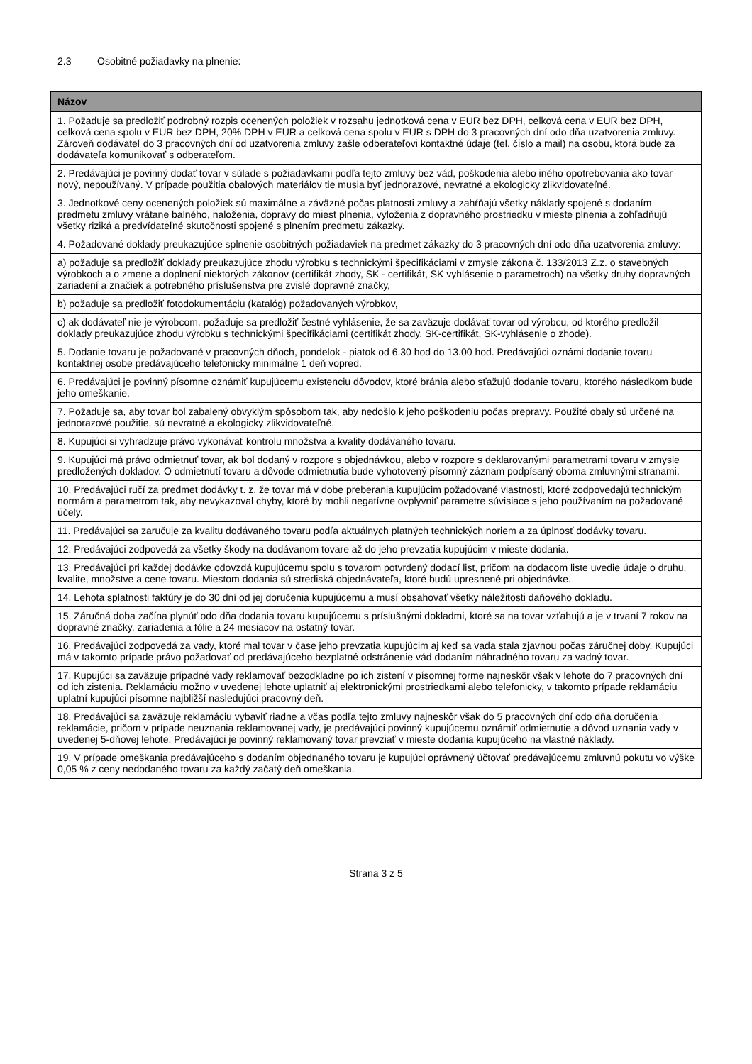2.3 Osobitné požiadavky na plnenie:
| Názov |
| --- |
| 1. Požaduje sa predložiť podrobný rozpis ocenených položiek v rozsahu jednotková cena v EUR bez DPH, celková cena v EUR bez DPH, celková cena spolu v EUR bez DPH, 20% DPH v EUR a celková cena spolu v EUR s DPH do 3 pracovných dní odo dňa uzatvorenia zmluvy. Zároveň dodávateľ do 3 pracovných dní od uzatvorenia zmluvy zašle odberateľovi kontaktné údaje (tel. číslo a mail) na osobu, ktorá bude za dodávateľa komunikovať s odberateľom. |
| 2. Predávajúci je povinný dodať tovar v súlade s požiadavkami podľa tejto zmluvy bez vád, poškodenia alebo iného opotrebovania ako tovar nový, nepoužívaný. V prípade použitia obalových materiálov tie musia byť jednorazové, nevratné a ekologicky zlikvidovateľné. |
| 3. Jednotkové ceny ocenených položiek sú maximálne a záväzné počas platnosti zmluvy a zahŕňajú všetky náklady spojené s dodaním predmetu zmluvy vrátane balného, naloženia, dopravy do miest plnenia, vyloženia z dopravného prostriedku v mieste plnenia a zohľadňujú všetky riziká a predvídateľné skutočnosti spojené s plnením predmetu zákazky. |
| 4. Požadované doklady preukazujúce splnenie osobitných požiadaviek na predmet zákazky do 3 pracovných dní odo dňa uzatvorenia zmluvy: |
| a) požaduje sa predložiť doklady preukazujúce zhodu výrobku s technickými špecifikáciami v zmysle zákona č. 133/2013 Z.z. o stavebných výrobkoch a o zmene a doplnení niektorých zákonov (certifikát zhody, SK - certifikát, SK vyhlásenie o parametroch) na všetky druhy dopravných zariadení a značiek a potrebného príslušenstva pre zvislé dopravné značky, |
| b) požaduje sa predložiť fotodokumentáciu (katalóg) požadovaných výrobkov, |
| c) ak dodávateľ nie je výrobcom, požaduje sa predložiť čestné vyhlásenie, že sa zaväzuje dodávať tovar od výrobcu, od ktorého predložil doklady preukazujúce zhodu výrobku s technickými špecifikáciami (certifikát zhody, SK-certifikát, SK-vyhlásenie o zhode). |
| 5. Dodanie tovaru je požadované v pracovných dňoch, pondelok - piatok od 6.30 hod do 13.00 hod. Predávajúci oznámi dodanie tovaru kontaktnej osobe predávajúceho telefonicky minimálne 1 deň vopred. |
| 6. Predávajúci je povinný písomne oznámiť kupujúcemu existenciu dôvodov, ktoré bránia alebo sťažujú dodanie tovaru, ktorého následkom bude jeho omeškanie. |
| 7. Požaduje sa, aby tovar bol zabalený obvyklým spôsobom tak, aby nedošlo k jeho poškodeniu počas prepravy. Použité obaly sú určené na jednorazové použitie, sú nevratné a ekologicky zlikvidovateľné. |
| 8. Kupujúci si vyhradzuje právo vykonávať kontrolu množstva a kvality dodávaného tovaru. |
| 9. Kupujúci má právo odmietnuť tovar, ak bol dodaný v rozpore s objednávkou, alebo v rozpore s deklarovanými parametrami tovaru v zmysle predložených dokladov. O odmietnutí tovaru a dôvode odmietnutia bude vyhotovený písomný záznam podpísaný oboma zmluvnými stranami. |
| 10. Predávajúci ručí za predmet dodávky t. z. že tovar má v dobe preberania kupujúcim požadované vlastnosti, ktoré zodpovedajú technickým normám a parametrom tak, aby nevykazoval chyby, ktoré by mohli negatívne ovplyvniť parametre súvisiace s jeho používaním na požadované účely. |
| 11. Predávajúci sa zaručuje za kvalitu dodávaného tovaru podľa aktuálnych platných technických noriem a za úplnosť dodávky tovaru. |
| 12. Predávajúci zodpovedá za všetky škody na dodávanom tovare až do jeho prevzatia kupujúcim v mieste dodania. |
| 13. Predávajúci pri každej dodávke odovzdá kupujúcemu spolu s tovarom potvrdený dodací list, pričom na dodacom liste uvedie údaje o druhu, kvalite, množstve a cene tovaru. Miestom dodania sú strediská objednávateľa, ktoré budú upresnené pri objednávke. |
| 14. Lehota splatnosti faktúry je do 30 dní od jej doručenia kupujúcemu a musí obsahovať všetky náležitosti daňového dokladu. |
| 15. Záručná doba začína plynúť odo dňa dodania tovaru kupujúcemu s príslušnými dokladmi, ktoré sa na tovar vzťahujú a je v trvaní 7 rokov na dopravné značky, zariadenia a fólie a 24 mesiacov na ostatný tovar. |
| 16. Predávajúci zodpovedá za vady, ktoré mal tovar v čase jeho prevzatia kupujúcim aj keď sa vada stala zjavnou počas záručnej doby. Kupujúci má v takomto prípade právo požadovať od predávajúceho bezplatné odstránenie vád dodaním náhradného tovaru za vadný tovar. |
| 17. Kupujúci sa zaväzuje prípadné vady reklamovať bezodkladne po ich zistení v písomnej forme najneskôr však v lehote do 7 pracovných dní od ich zistenia. Reklamáciu možno v uvedenej lehote uplatniť aj elektronickými prostriedkami alebo telefonicky, v takomto prípade reklamáciu uplatní kupujúci písomne najbližší nasledujúci pracovný deň. |
| 18. Predávajúci sa zaväzuje reklamáciu vybaviť riadne a včas podľa tejto zmluvy najneskôr však do 5 pracovných dní odo dňa doručenia reklamácie, pričom v prípade neuznania reklamovanej vady, je predávajúci povinný kupujúcemu oznámiť odmietnutie a dôvod uznania vady v uvedenej 5-dňovej lehote. Predávajúci je povinný reklamovaný tovar prevziať v mieste dodania kupujúceho na vlastné náklady. |
| 19. V prípade omeškania predávajúceho s dodaním objednaného tovaru je kupujúci oprávnený účtovať predávajúcemu zmluvnú pokutu vo výške 0,05 % z ceny nedodaného tovaru za každý začatý deň omeškania. |
Strana 3 z 5